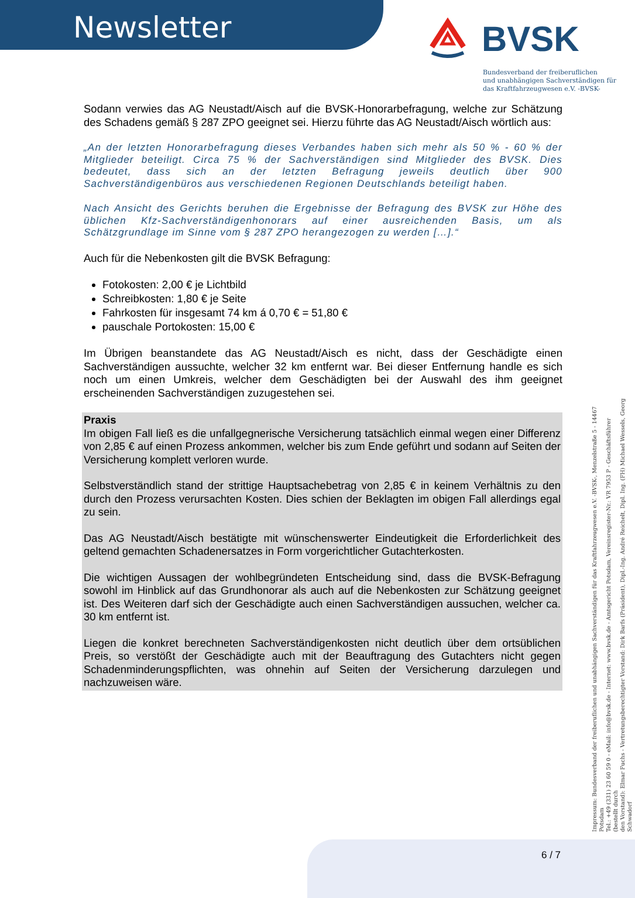Newsletter BVSK
Bundesverband der freiberuflichen
und unabhängigen Sachverständigen für
das Kraftfahrzeugwesen e.V. -BVSK-
Sodann verwies das AG Neustadt/Aisch auf die BVSK-Honorarbefragung, welche zur Schätzung des Schadens gemäß § 287 ZPO geeignet sei. Hierzu führte das AG Neustadt/Aisch wörtlich aus:
„An der letzten Honorarbefragung dieses Verbandes haben sich mehr als 50 % - 60 % der Mitglieder beteiligt. Circa 75 % der Sachverständigen sind Mitglieder des BVSK. Dies bedeutet, dass sich an der letzten Befragung jeweils deutlich über 900 Sachverständigenbüros aus verschiedenen Regionen Deutschlands beteiligt haben.
Nach Ansicht des Gerichts beruhen die Ergebnisse der Befragung des BVSK zur Höhe des üblichen Kfz-Sachverständigenhonorars auf einer ausreichenden Basis, um als Schätzgrundlage im Sinne vom § 287 ZPO herangezogen zu werden […].“
Auch für die Nebenkosten gilt die BVSK Befragung:
Fotokosten: 2,00 € je Lichtbild
Schreibkosten: 1,80 € je Seite
Fahrkosten für insgesamt 74 km á 0,70 € = 51,80 €
pauschale Portokosten: 15,00 €
Im Übrigen beanstandete das AG Neustadt/Aisch es nicht, dass der Geschädigte einen Sachverständigen aussuchte, welcher 32 km entfernt war. Bei dieser Entfernung handle es sich noch um einen Umkreis, welcher dem Geschädigten bei der Auswahl des ihm geeignet erscheinenden Sachverständigen zuzugestehen sei.
Praxis
Im obigen Fall ließ es die unfallgegnerische Versicherung tatsächlich einmal wegen einer Differenz von 2,85 € auf einen Prozess ankommen, welcher bis zum Ende geführt und sodann auf Seiten der Versicherung komplett verloren wurde.
Selbstverständlich stand der strittige Hauptsachebetrag von 2,85 € in keinem Verhältnis zu den durch den Prozess verursachten Kosten. Dies schien der Beklagten im obigen Fall allerdings egal zu sein.
Das AG Neustadt/Aisch bestätigte mit wünschenswerter Eindeutigkeit die Erforderlichkeit des geltend gemachten Schadenersatzes in Form vorgerichtlicher Gutachterkosten.
Die wichtigen Aussagen der wohlbegründeten Entscheidung sind, dass die BVSK-Befragung sowohl im Hinblick auf das Grundhonorar als auch auf die Nebenkosten zur Schätzung geeignet ist. Des Weiteren darf sich der Geschädigte auch einen Sachverständigen aussuchen, welcher ca. 30 km entfernt ist.
Liegen die konkret berechneten Sachverständigenkosten nicht deutlich über dem ortsüblichen Preis, so verstößt der Geschädigte auch mit der Beauftragung des Gutachters nicht gegen Schadenminderungspflichten, was ohnehin auf Seiten der Versicherung darzulegen und nachzuweisen wäre.
Impressum: Bundesverband der freiberuflichen und unabhängigen Sachverständigen für das Kraftfahrzeugwesen e.V. -BVSK-, Menzelstraße 5 - 14467 Potsdam
Tel.: +49 (331) 23 60 59 0 - eMail: info@bvsk.de - Internet: www.bvsk.de - Amtsgericht Potsdam, Vereinsregister-Nr.: VR 7953 P - Geschäftsführer (bestellt durch
den Vorstand): Elmar Fuchs - Vertretungsberechtigter Vorstand: Dirk Barfs (Präsident), Dipl.-Ing. André Reichelt, Dipl. Ing. (FH) Michael Wessels, Georg Schwadorf
6 / 7